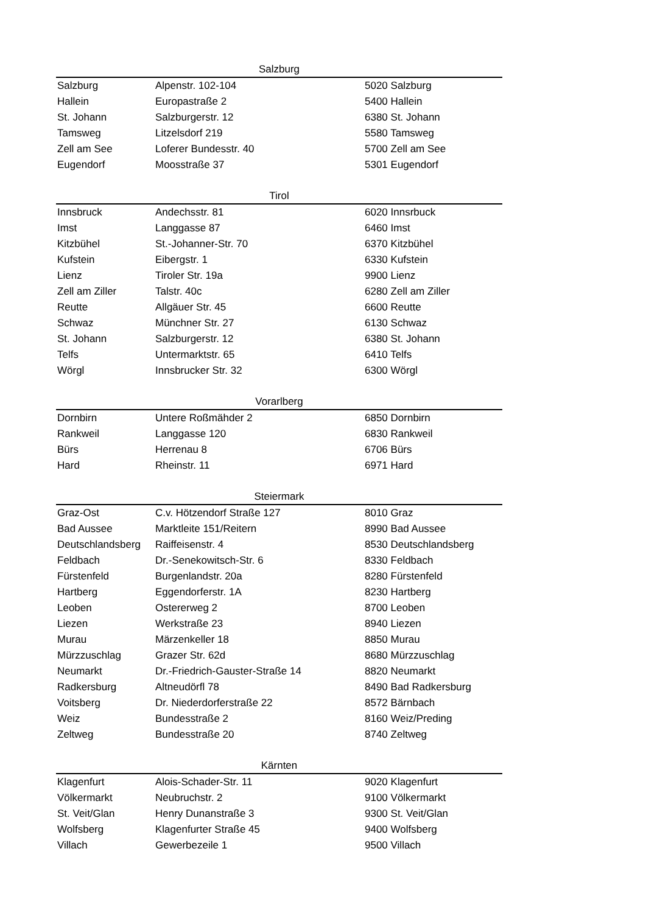| Salzburg | | |
| --- | --- | --- |
| Salzburg | Alpenstr. 102-104 | 5020 Salzburg |
| Hallein | Europastraße 2 | 5400 Hallein |
| St. Johann | Salzburgerstr. 12 | 6380 St. Johann |
| Tamsweg | Litzelsdorf 219 | 5580 Tamsweg |
| Zell am See | Loferer Bundesstr. 40 | 5700 Zell am See |
| Eugendorf | Moosstraße 37 | 5301 Eugendorf |
| Tirol | | |
| Innsbruck | Andechsstr. 81 | 6020 Innsrbuck |
| Imst | Langgasse 87 | 6460 Imst |
| Kitzbühel | St.-Johanner-Str. 70 | 6370 Kitzbühel |
| Kufstein | Eibergstr. 1 | 6330 Kufstein |
| Lienz | Tiroler Str. 19a | 9900 Lienz |
| Zell am Ziller | Talstr. 40c | 6280 Zell am Ziller |
| Reutte | Allgäuer Str. 45 | 6600 Reutte |
| Schwaz | Münchner Str. 27 | 6130 Schwaz |
| St. Johann | Salzburgerstr. 12 | 6380 St. Johann |
| Telfs | Untermarktstr. 65 | 6410 Telfs |
| Wörgl | Innsbrucker Str. 32 | 6300 Wörgl |
| Vorarlberg | | |
| Dornbirn | Untere Roßmähder 2 | 6850 Dornbirn |
| Rankweil | Langgasse 120 | 6830 Rankweil |
| Bürs | Herrenau 8 | 6706 Bürs |
| Hard | Rheinstr. 11 | 6971 Hard |
| Steiermark | | |
| Graz-Ost | C.v. Hötzendorf Straße 127 | 8010 Graz |
| Bad Aussee | Marktleite 151/Reitern | 8990 Bad Aussee |
| Deutschlandsberg | Raiffeisenstr. 4 | 8530 Deutschlandsberg |
| Feldbach | Dr.-Senekowitsch-Str. 6 | 8330 Feldbach |
| Fürstenfeld | Burgenlandstr. 20a | 8280 Fürstenfeld |
| Hartberg | Eggendorferstr. 1A | 8230 Hartberg |
| Leoben | Ostererweg 2 | 8700 Leoben |
| Liezen | Werkstraße 23 | 8940 Liezen |
| Murau | Märzenkeller 18 | 8850 Murau |
| Mürzzuschlag | Grazer Str. 62d | 8680 Mürzzuschlag |
| Neumarkt | Dr.-Friedrich-Gauster-Straße 14 | 8820 Neumarkt |
| Radkersburg | Altneudörfl 78 | 8490 Bad Radkersburg |
| Voitsberg | Dr. Niederdorferstraße 22 | 8572 Bärnbach |
| Weiz | Bundesstraße 2 | 8160 Weiz/Preding |
| Zeltweg | Bundesstraße 20 | 8740 Zeltweg |
| Kärnten | | |
| Klagenfurt | Alois-Schader-Str. 11 | 9020 Klagenfurt |
| Völkermarkt | Neubruchstr. 2 | 9100 Völkermarkt |
| St. Veit/Glan | Henry Dunanstraße 3 | 9300 St. Veit/Glan |
| Wolfsberg | Klagenfurter Straße 45 | 9400 Wolfsberg |
| Villach | Gewerbezeile 1 | 9500 Villach |